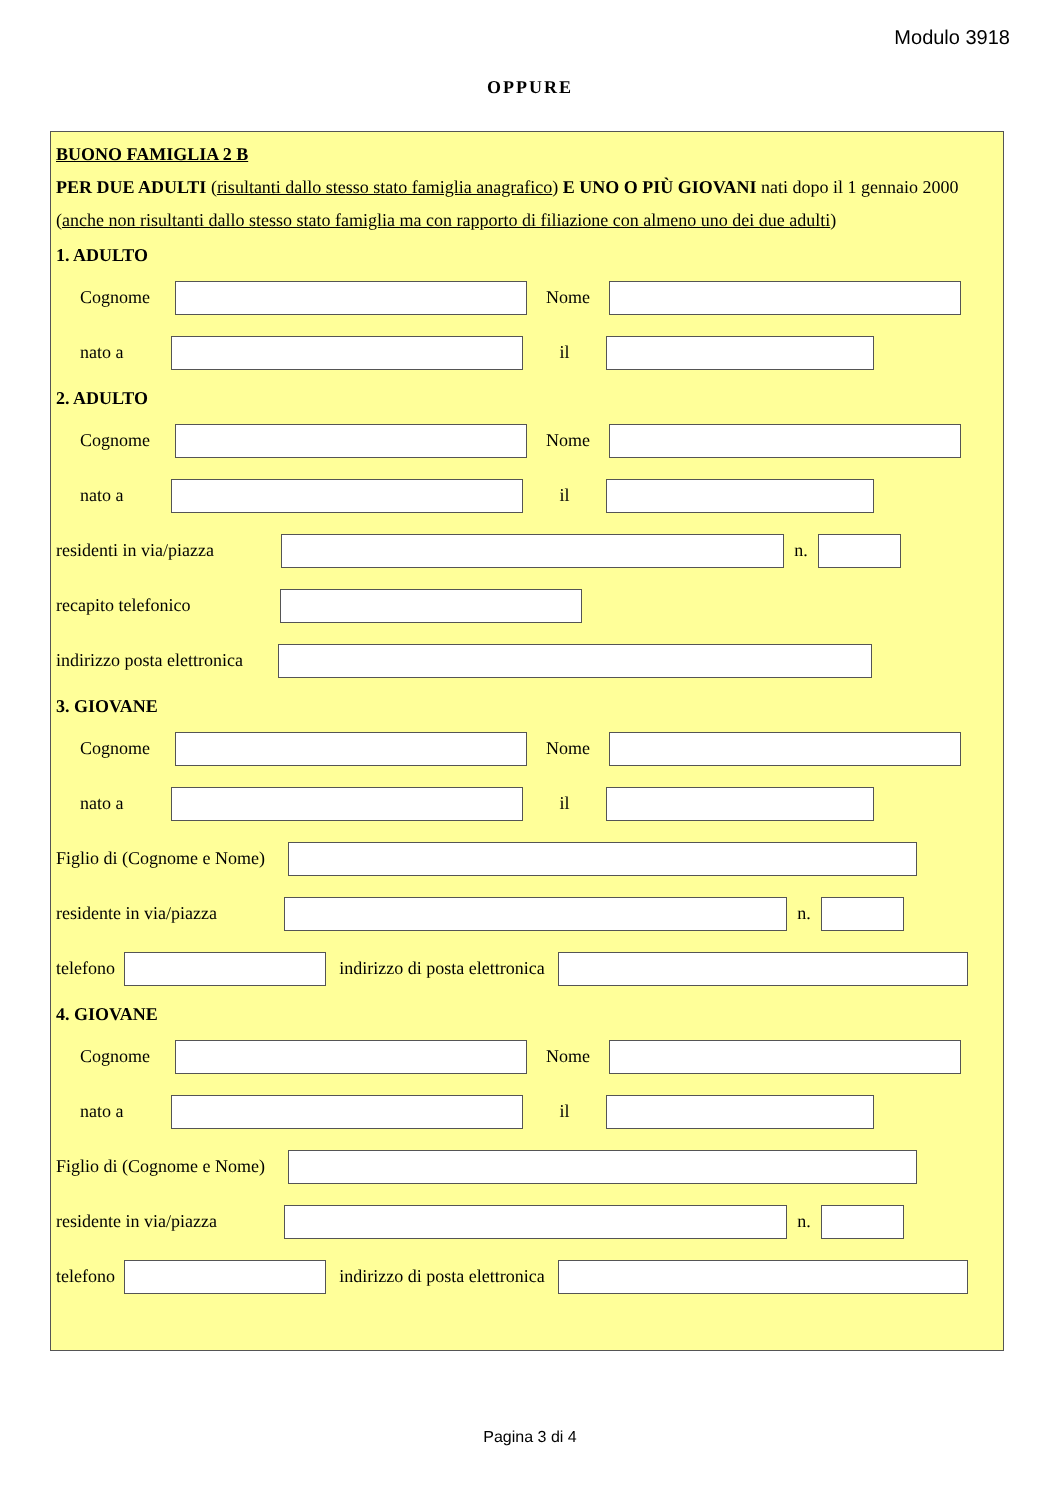Modulo 3918
OPPURE
BUONO FAMIGLIA 2 B
PER DUE ADULTI (risultanti dallo stesso stato famiglia anagrafico) E UNO O PIÙ GIOVANI nati dopo il 1 gennaio 2000 (anche non risultanti dallo stesso stato famiglia ma con rapporto di filiazione con almeno uno dei due adulti)
1. ADULTO
Cognome Nome
nato a il
2. ADULTO
Cognome Nome
nato a il
residenti in via/piazza
n.
recapito telefonico
indirizzo posta elettronica
3. GIOVANE
Cognome Nome
nato a il
Figlio di (Cognome e Nome)
residente in via/piazza
n.
telefono
indirizzo di posta elettronica
4. GIOVANE
Cognome Nome
nato a il
Figlio di (Cognome e Nome)
residente in via/piazza
n.
telefono
indirizzo di posta elettronica
Pagina 3 di 4